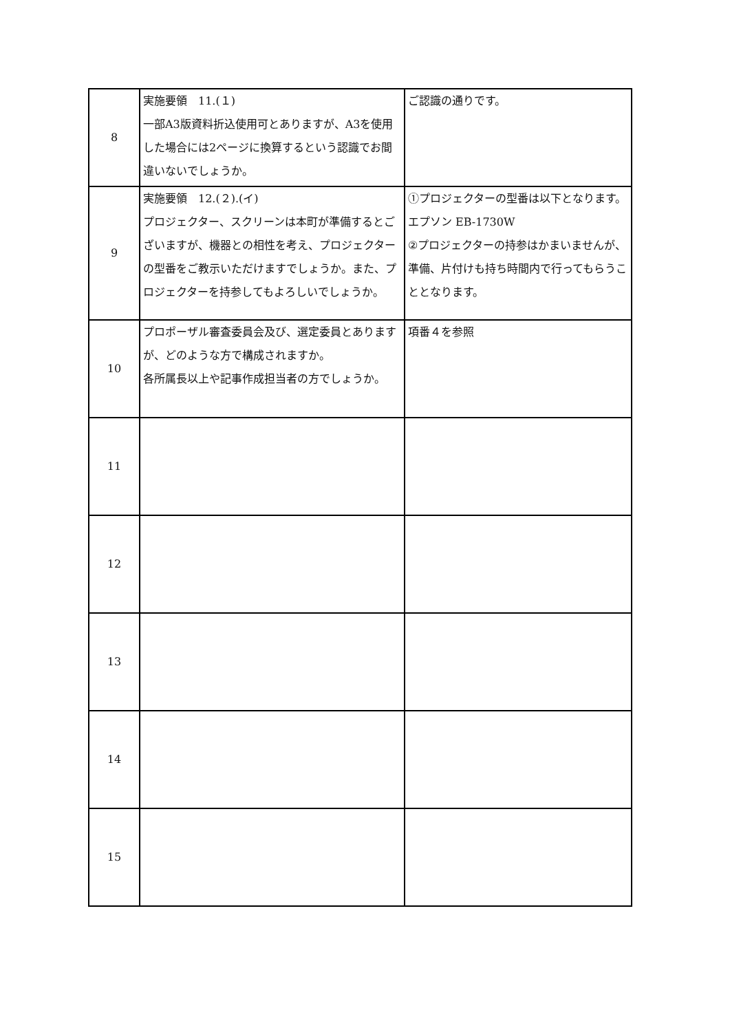| 8 | 実施要領 11.(１) 一部A3版資料折込使用可とありますが、A3を使用した場合には2ページに換算するという認識でお間違いないでしょうか。 | ご認識の通りです。 |
| 9 | 実施要領 12.(２).(イ) プロジェクター、スクリーンは本町が準備するとございますが、機器との相性を考え、プロジェクターの型番をご教示いただけますでしょうか。また、プロジェクターを持参してもよろしいでしょうか。 | ①プロジェクターの型番は以下となります。 エプソン EB-1730W ②プロジェクターの持参はかまいませんが、準備、片付けも持ち時間内で行ってもらうこととなります。 |
| 10 | プロポーザル審査委員会及び、選定委員とありますが、どのような方で構成されますか。 各所属長以上や記事作成担当者の方でしょうか。 | 項番４を参照 |
| 11 | | |
| 12 | | |
| 13 | | |
| 14 | | |
| 15 | | |